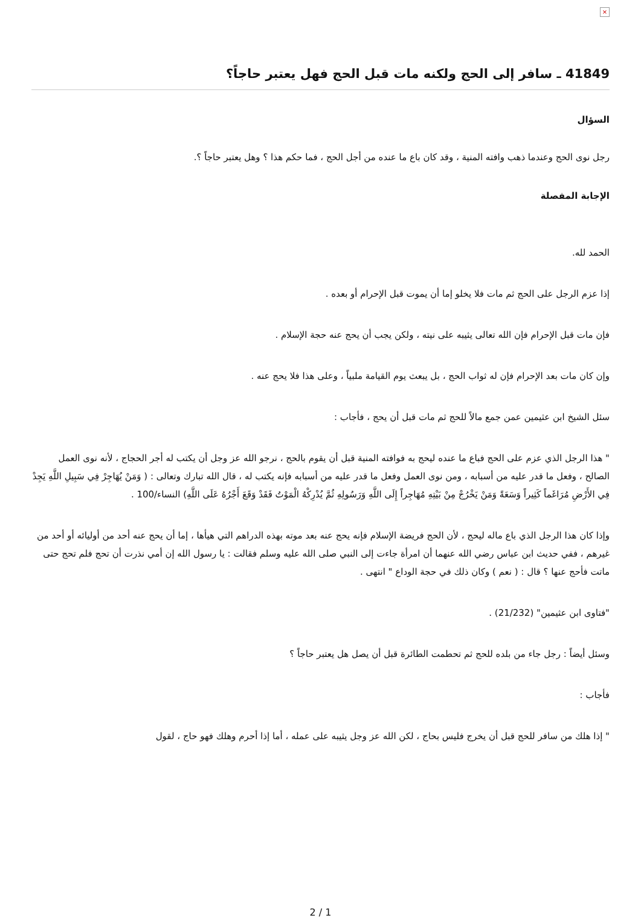×
41849 ـ سافر إلى الحج ولكنه مات قبل الحج فهل يعتبر حاجاً؟
السؤال
رجل نوى الحج وعندما ذهب وافته المنية ، وقد كان باع ما عنده من أجل الحج ، فما حكم هذا ؟ وهل يعتبر حاجاً ؟.
الإجابة المفصلة
الحمد لله.
إذا عزم الرجل على الحج ثم مات فلا يخلو إما أن يموت قبل الإحرام أو بعده .
فإن مات قبل الإحرام فإن الله تعالى يثيبه على نيته ، ولكن يجب أن يحج عنه حجة الإسلام .
وإن كان مات بعد الإحرام فإن له ثواب الحج ، بل يبعث يوم القيامة ملبياً ، وعلى هذا فلا يحج عنه .
سئل الشيخ ابن عثيمين عمن جمع مالاً للحج ثم مات قبل أن يحج ، فأجاب :
" هذا الرجل الذي عزم على الحج فباع ما عنده ليحج به فوافته المنية قبل أن يقوم بالحج ، نرجو الله عز وجل أن يكتب له أجر الحجاج ، لأنه نوى العمل الصالح ، وفعل ما قدر عليه من أسبابه ، ومن نوى العمل وفعل ما قدر عليه من أسبابه فإنه يكتب له ، قال الله تبارك وتعالى : ( وَمَنْ يُهَاجِرْ فِي سَبِيلِ اللَّهِ يَجِدْ فِي الأَرْضِ مُرَاغَماً كَثِيراً وَسَعَةً وَمَنْ يَخْرُجْ مِنْ بَيْتِهِ مُهَاجِراً إِلَى اللَّهِ وَرَسُولِهِ ثُمَّ يُدْرِكْهُ الْمَوْتُ فَقَدْ وَقَعَ أَجْرُهُ عَلَى اللَّهِ) النساء/100 .
وإذا كان هذا الرجل الذي باع ماله ليحج ، لأن الحج فريضة الإسلام فإنه يحج عنه بعد موته بهذه الدراهم التي هيأها ، إما أن يحج عنه أحد من أوليائه أو أحد من غيرهم ، ففي حديث ابن عباس رضي الله عنهما أن امرأة جاءت إلى النبي صلى الله عليه وسلم فقالت : يا رسول الله إن أمي نذرت أن تحج فلم تحج حتى ماتت فأحج عنها ؟ قال : ( نعم ) وكان ذلك في حجة الوداع " انتهى .
"فتاوى ابن عثيمين" (21/232) .
وسئل أيضاً : رجل جاء من بلده للحج ثم تحطمت الطائرة قبل أن يصل هل يعتبر حاجاً ؟
فأجاب :
" إذا هلك من سافر للحج قبل أن يخرج فليس بحاج ، لكن الله عز وجل يثيبه على عمله ، أما إذا أحرم وهلك فهو حاج ، لقول
2 / 1